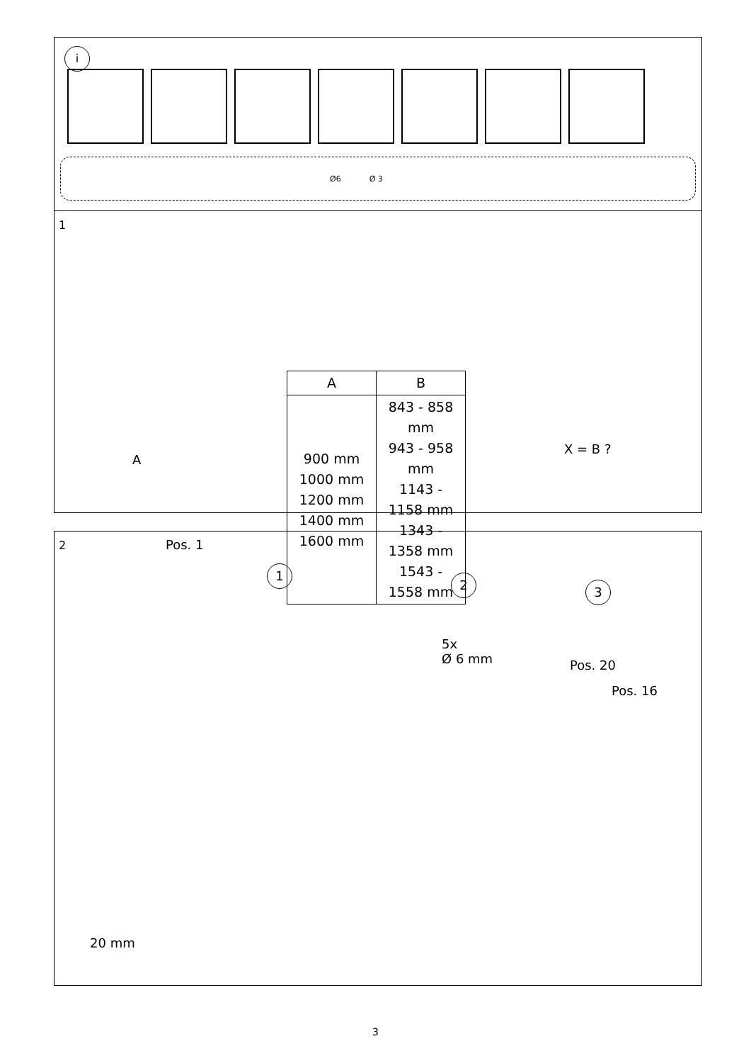i
Ø6 Ø 3
1
| A | B |
| --- | --- |
| 900 mm 1000 mm 1200 mm 1400 mm 1600 mm | 843 - 858 mm 943 - 958 mm 1143 - 1158 mm 1343 - 1358 mm 1543 - 1558 mm |
A
X = B ?
2
Pos. 1
1
2 3
5x
Ø 6 mm
Pos. 20
Pos. 16
20 mm
3